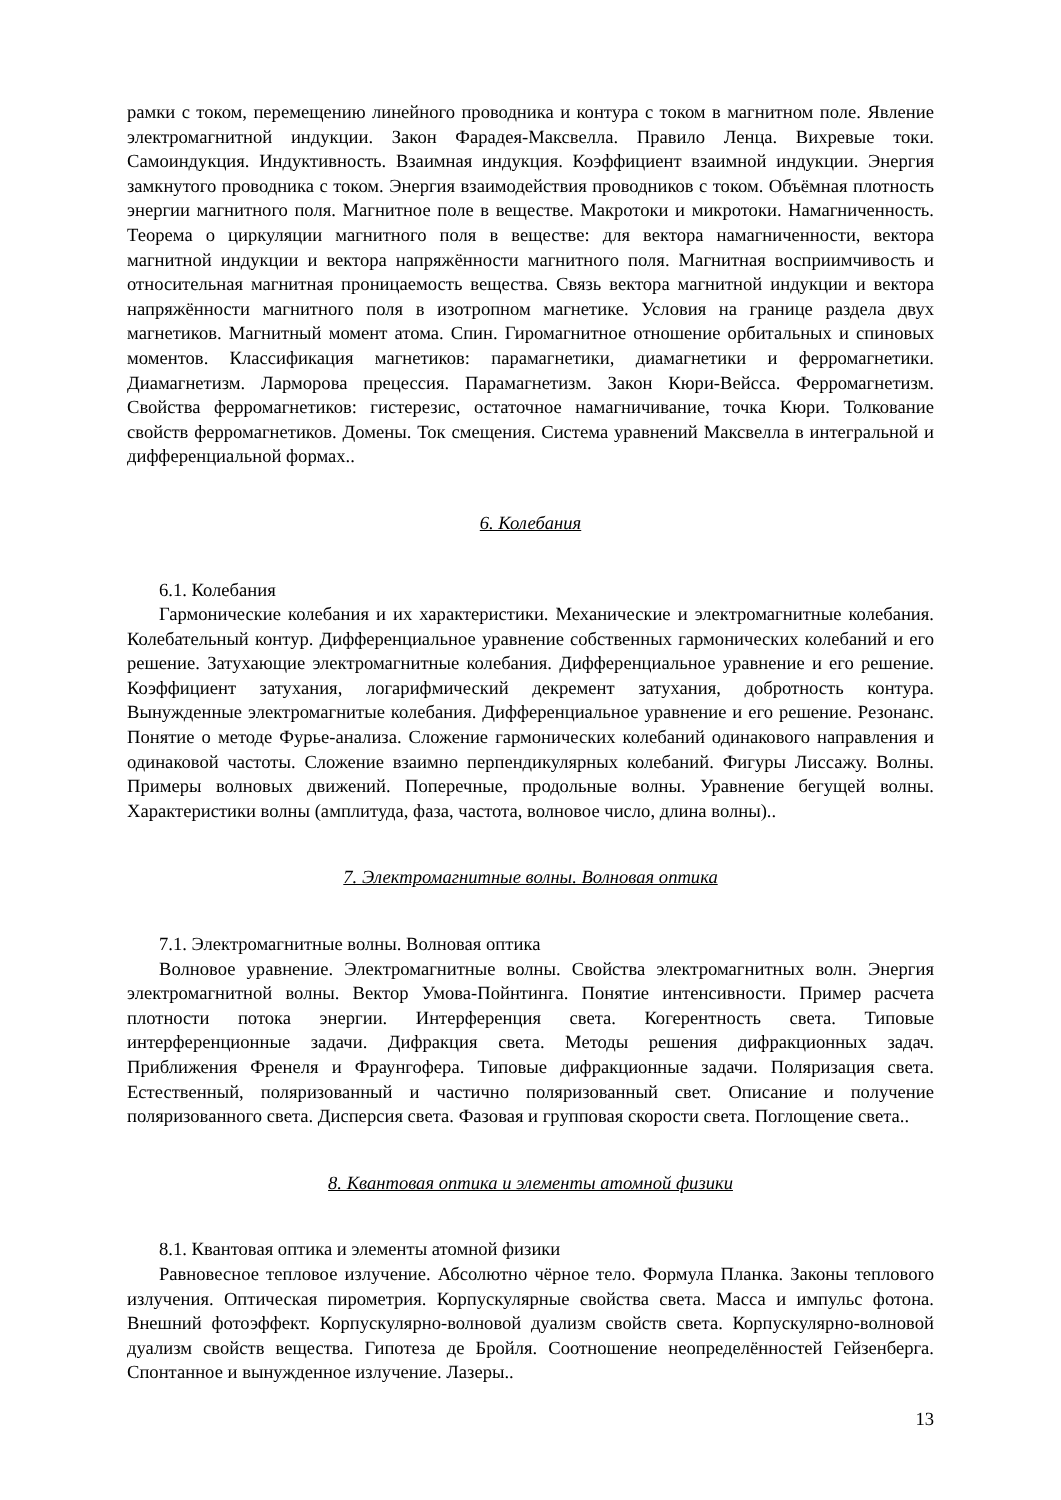рамки с током, перемещению линейного проводника и контура с током в магнитном поле. Явление электромагнитной индукции. Закон Фарадея-Максвелла. Правило Ленца. Вихревые токи. Самоиндукция. Индуктивность. Взаимная индукция. Коэффициент взаимной индукции. Энергия замкнутого проводника с током. Энергия взаимодействия проводников с током. Объёмная плотность энергии магнитного поля. Магнитное поле в веществе. Макротоки и микротоки. Намагниченность. Теорема о циркуляции магнитного поля в веществе: для вектора намагниченности, вектора магнитной индукции и вектора напряжённости магнитного поля. Магнитная восприимчивость и относительная магнитная проницаемость вещества. Связь вектора магнитной индукции и вектора напряжённости магнитного поля в изотропном магнетике. Условия на границе раздела двух магнетиков. Магнитный момент атома. Спин. Гиромагнитное отношение орбитальных и спиновых моментов. Классификация магнетиков: парамагнетики, диамагнетики и ферромагнетики. Диамагнетизм. Ларморова прецессия. Парамагнетизм. Закон Кюри-Вейсса. Ферромагнетизм. Свойства ферромагнетиков: гистерезис, остаточное намагничивание, точка Кюри. Толкование свойств ферромагнетиков. Домены. Ток смещения. Система уравнений Максвелла в интегральной и дифференциальной формах..
6. Колебания
6.1. Колебания
Гармонические колебания и их характеристики. Механические и электромагнитные колебания. Колебательный контур. Дифференциальное уравнение собственных гармонических колебаний и его решение. Затухающие электромагнитные колебания. Дифференциальное уравнение и его решение. Коэффициент затухания, логарифмический декремент затухания, добротность контура. Вынужденные электромагнитые колебания. Дифференциальное уравнение и его решение. Резонанс. Понятие о методе Фурье-анализа. Сложение гармонических колебаний одинакового направления и одинаковой частоты. Сложение взаимно перпендикулярных колебаний. Фигуры Лиссажу. Волны. Примеры волновых движений. Поперечные, продольные волны. Уравнение бегущей волны. Характеристики волны (амплитуда, фаза, частота, волновое число, длина волны)..
7. Электромагнитные волны. Волновая оптика
7.1. Электромагнитные волны. Волновая оптика
Волновое уравнение. Электромагнитные волны. Свойства электромагнитных волн. Энергия электромагнитной волны. Вектор Умова-Пойнтинга. Понятие интенсивности. Пример расчета плотности потока энергии. Интерференция света. Когерентность света. Типовые интерференционные задачи. Дифракция света. Методы решения дифракционных задач. Приближения Френеля и Фраунгофера. Типовые дифракционные задачи. Поляризация света. Естественный, поляризованный и частично поляризованный свет. Описание и получение поляризованного света. Дисперсия света. Фазовая и групповая скорости света. Поглощение света..
8. Квантовая оптика и элементы атомной физики
8.1. Квантовая оптика и элементы атомной физики
Равновесное тепловое излучение. Абсолютно чёрное тело. Формула Планка. Законы теплового излучения. Оптическая пирометрия. Корпускулярные свойства света. Масса и импульс фотона. Внешний фотоэффект. Корпускулярно-волновой дуализм свойств света. Корпускулярно-волновой дуализм свойств вещества. Гипотеза де Бройля. Соотношение неопределённостей Гейзенберга. Спонтанное и вынужденное излучение. Лазеры..
13